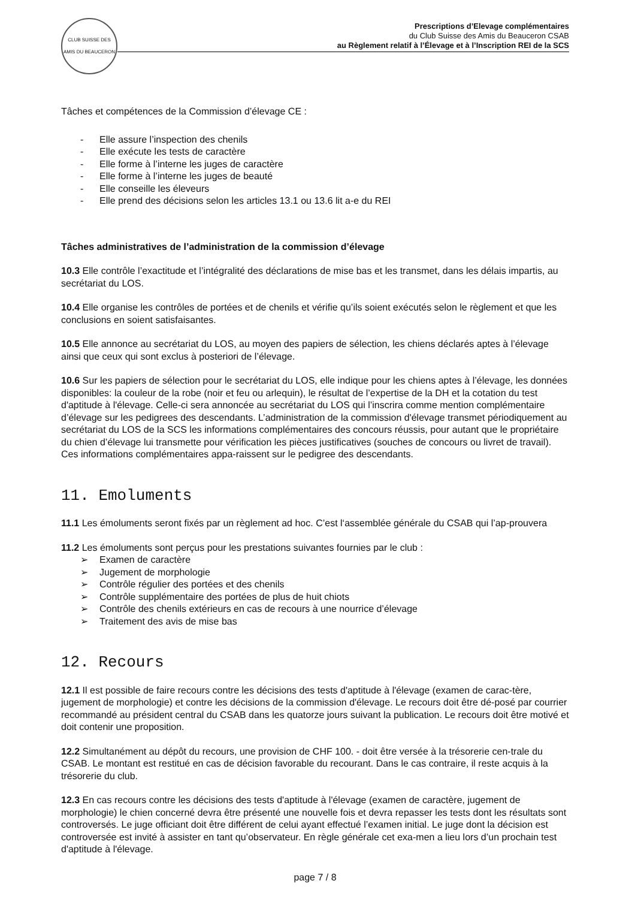CLUB SUISSE DES AMIS DU BEAUCERON
Prescriptions d’Elevage complémentaires
du Club Suisse des Amis du Beauceron CSAB
au Règlement relatif à l’Élevage et à l’Inscription REI de la SCS
Tâches et compétences de la Commission d’élevage CE :
- Elle assure l’inspection des chenils
- Elle exécute les tests de caractère
- Elle forme à l’interne les juges de caractère
- Elle forme à l’interne les juges de beauté
- Elle conseille les éleveurs
- Elle prend des décisions selon les articles 13.1 ou 13.6 lit a-e du REI
Tâches administratives de l’administration de la commission d’élevage
10.3 Elle contrôle l’exactitude et l’intégralité des déclarations de mise bas et les transmet, dans les délais impartis, au secrétariat du LOS.
10.4 Elle organise les contrôles de portées et de chenils et vérifie qu’ils soient exécutés selon le règlement et que les conclusions en soient satisfaisantes.
10.5 Elle annonce au secrétariat du LOS, au moyen des papiers de sélection, les chiens déclarés aptes à l’élevage ainsi que ceux qui sont exclus à posteriori de l’élevage.
10.6 Sur les papiers de sélection pour le secrétariat du LOS, elle indique pour les chiens aptes à l’élevage, les données disponibles: la couleur de la robe (noir et feu ou arlequin), le résultat de l’expertise de la DH et la cotation du test d'aptitude à l'élevage. Celle-ci sera annoncée au secrétariat du LOS qui l’inscrira comme mention complémentaire d’élevage sur les pedigrees des descendants. L’administration de la commission d'élevage transmet périodiquement au secrétariat du LOS de la SCS les informations complémentaires des concours réussis, pour autant que le propriétaire du chien d’élevage lui transmette pour vérification les pièces justificatives (souches de concours ou livret de travail). Ces informations complémentaires appa-raissent sur le pedigree des descendants.
11. Emoluments
11.1 Les émoluments seront fixés par un règlement ad hoc. C’est l‘assemblée générale du CSAB qui l’ap-prouvera
11.2 Les émoluments sont perçus pour les prestations suivantes fournies par le club :
➢ Examen de caractère
➢ Jugement de morphologie
➢ Contrôle régulier des portées et des chenils
➢ Contrôle supplémentaire des portées de plus de huit chiots
➢ Contrôle des chenils extérieurs en cas de recours à une nourrice d’élevage
➢ Traitement des avis de mise bas
12. Recours
12.1 Il est possible de faire recours contre les décisions des tests d'aptitude à l'élevage (examen de carac-tère, jugement de morphologie) et contre les décisions de la commission d'élevage. Le recours doit être dé-posé par courrier recommandé au président central du CSAB dans les quatorze jours suivant la publication. Le recours doit être motivé et doit contenir une proposition.
12.2 Simultanément au dépôt du recours, une provision de CHF 100. - doit être versée à la trésorerie cen-trale du CSAB. Le montant est restitué en cas de décision favorable du recourant. Dans le cas contraire, il reste acquis à la trésorerie du club.
12.3 En cas recours contre les décisions des tests d'aptitude à l'élevage (examen de caractère, jugement de morphologie) le chien concerné devra être présenté une nouvelle fois et devra repasser les tests dont les résultats sont controversés. Le juge officiant doit être différent de celui ayant effectué l’examen initial. Le juge dont la décision est controversée est invité à assister en tant qu’observateur. En règle générale cet exa-men a lieu lors d’un prochain test d'aptitude à l'élevage.
page 7 / 8